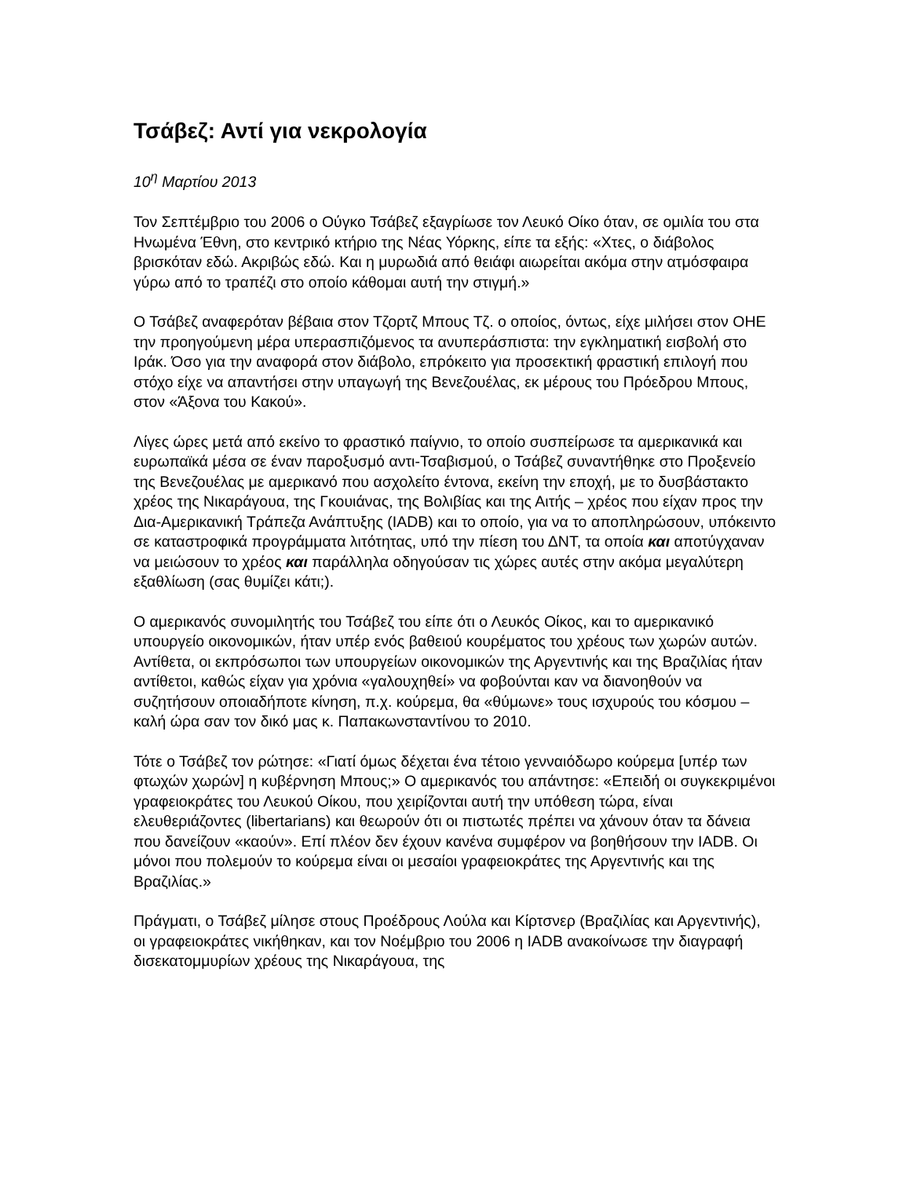Τσάβεζ: Αντί για νεκρολογία
10<sup>η</sup> Μαρτίου 2013
Τον Σεπτέμβριο του 2006 ο Ούγκο Τσάβεζ εξαγρίωσε τον Λευκό Οίκο όταν, σε ομιλία του στα Ηνωμένα Έθνη, στο κεντρικό κτήριο της Νέας Υόρκης, είπε τα εξής: «Χτες, ο διάβολος βρισκόταν εδώ. Ακριβώς εδώ. Και η μυρωδιά από θειάφι αιωρείται ακόμα στην ατμόσφαιρα γύρω από το τραπέζι στο οποίο κάθομαι αυτή την στιγμή.»
Ο Τσάβεζ αναφερόταν βέβαια στον Τζορτζ Μπους Τζ. ο οποίος, όντως, είχε μιλήσει στον ΟΗΕ την προηγούμενη μέρα υπερασπιζόμενος τα ανυπεράσπιστα: την εγκληματική εισβολή στο Ιράκ. Όσο για την αναφορά στον διάβολο, επρόκειτο για προσεκτική φραστική επιλογή που στόχο είχε να απαντήσει στην υπαγωγή της Βενεζουέλας, εκ μέρους του Πρόεδρου Μπους, στον «Άξονα του Κακού».
Λίγες ώρες μετά από εκείνο το φραστικό παίγνιο, το οποίο συσπείρωσε τα αμερικανικά και ευρωπαϊκά μέσα σε έναν παροξυσμό αντι-Τσαβισμού, ο Τσάβεζ συναντήθηκε στο Προξενείο της Βενεζουέλας με αμερικανό που ασχολείτο έντονα, εκείνη την εποχή, με το δυσβάστακτο χρέος της Νικαράγουα, της Γκουιάνας, της Βολιβίας και της Αιτής – χρέος που είχαν προς την Δια-Αμερικανική Τράπεζα Ανάπτυξης (IADB) και το οποίο, για να το αποπληρώσουν, υπόκειντο σε καταστροφικά προγράμματα λιτότητας, υπό την πίεση του ΔΝΤ, τα οποία και αποτύγχαναν να μειώσουν το χρέος και παράλληλα οδηγούσαν τις χώρες αυτές στην ακόμα μεγαλύτερη εξαθλίωση (σας θυμίζει κάτι;).
Ο αμερικανός συνομιλητής του Τσάβεζ του είπε ότι ο Λευκός Οίκος, και το αμερικανικό υπουργείο οικονομικών, ήταν υπέρ ενός βαθειού κουρέματος του χρέους των χωρών αυτών. Αντίθετα, οι εκπρόσωποι των υπουργείων οικονομικών της Αργεντινής και της Βραζιλίας ήταν αντίθετοι, καθώς είχαν για χρόνια «γαλουχηθεί» να φοβούνται καν να διανοηθούν να συζητήσουν οποιαδήποτε κίνηση, π.χ. κούρεμα, θα «θύμωνε» τους ισχυρούς του κόσμου – καλή ώρα σαν τον δικό μας κ. Παπακωνσταντίνου το 2010.
Τότε ο Τσάβεζ τον ρώτησε: «Γιατί όμως δέχεται ένα τέτοιο γενναιόδωρο κούρεμα [υπέρ των φτωχών χωρών] η κυβέρνηση Μπους;» Ο αμερικανός του απάντησε: «Επειδή οι συγκεκριμένοι γραφειοκράτες του Λευκού Οίκου, που χειρίζονται αυτή την υπόθεση τώρα, είναι ελευθεριάζοντες (libertarians) και θεωρούν ότι οι πιστωτές πρέπει να χάνουν όταν τα δάνεια που δανείζουν «καούν». Επί πλέον δεν έχουν κανένα συμφέρον να βοηθήσουν την IADB. Οι μόνοι που πολεμούν το κούρεμα είναι οι μεσαίοι γραφειοκράτες της Αργεντινής και της Βραζιλίας.»
Πράγματι, ο Τσάβεζ μίλησε στους Προέδρους Λούλα και Κίρτσνερ (Βραζιλίας και Αργεντινής), οι γραφειοκράτες νικήθηκαν, και τον Νοέμβριο του 2006 η IADB ανακοίνωσε την διαγραφή δισεκατομμυρίων χρέους της Νικαράγουα, της